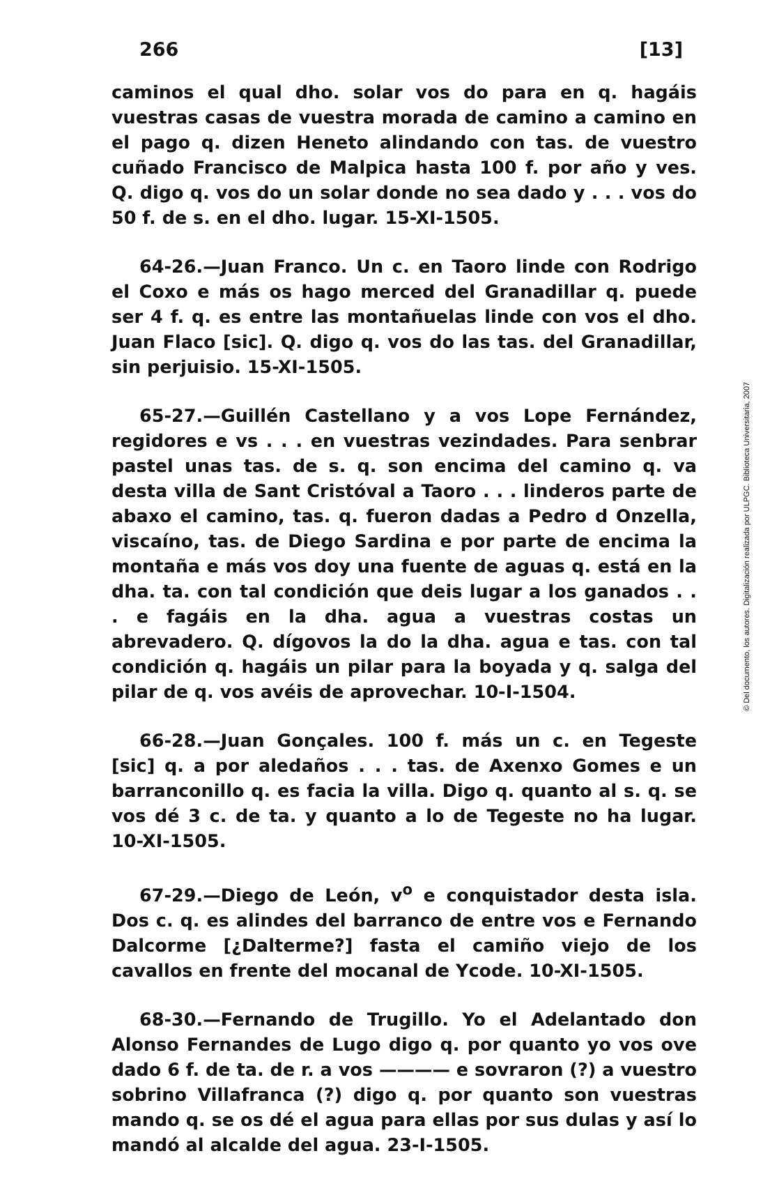266 [13]
caminos el qual dho. solar vos do para en q. hagáis vuestras casas de vuestra morada de camino a camino en el pago q. dizen Heneto alindando con tas. de vuestro cuñado Francisco de Malpica hasta 100 f. por año y ves. Q. digo q. vos do un solar donde no sea dado y . . . vos do 50 f. de s. en el dho. lugar. 15-XI-1505.
64-26.—Juan Franco. Un c. en Taoro linde con Rodrigo el Coxo e más os hago merced del Granadillar q. puede ser 4 f. q. es entre las montañuelas linde con vos el dho. Juan Flaco [sic]. Q. digo q. vos do las tas. del Granadillar, sin perjuisio. 15-XI-1505.
65-27.—Guillén Castellano y a vos Lope Fernández, regidores e vs . . . en vuestras vezindades. Para senbrar pastel unas tas. de s. q. son encima del camino q. va desta villa de Sant Cristóval a Taoro . . . linderos parte de abaxo el camino, tas. q. fueron dadas a Pedro d Onzella, viscaíno, tas. de Diego Sardina e por parte de encima la montaña e más vos doy una fuente de aguas q. está en la dha. ta. con tal condición que deis lugar a los ganados . . . e fagáis en la dha. agua a vuestras costas un abrevadero. Q. dígovos la do la dha. agua e tas. con tal condición q. hagáis un pilar para la boyada y q. salga del pilar de q. vos avéis de aprovechar. 10-I-1504.
66-28.—Juan Gonçales. 100 f. más un c. en Tegeste [sic] q. a por aledaños . . . tas. de Axenxo Gomes e un barranconillo q. es facia la villa. Digo q. quanto al s. q. se vos dé 3 c. de ta. y quanto a lo de Tegeste no ha lugar. 10-XI-1505.
67-29.—Diego de León, v<sup>o</sup> e conquistador desta isla. Dos c. q. es alindes del barranco de entre vos e Fernando Dalcorme [¿Dalterme?] fasta el camiño viejo de los cavallos en frente del mocanal de Ycode. 10-XI-1505.
68-30.—Fernando de Trugillo. Yo el Adelantado don Alonso Fernandes de Lugo digo q. por quanto yo vos ove dado 6 f. de ta. de r. a vos ———— e sovraron (?) a vuestro sobrino Villafranca (?) digo q. por quanto son vuestras mando q. se os dé el agua para ellas por sus dulas y así lo mandó al alcalde del agua. 23-I-1505.
© Del documento, los autores. Digitalización realizada por ULPGC. Biblioteca Universitaria, 2007